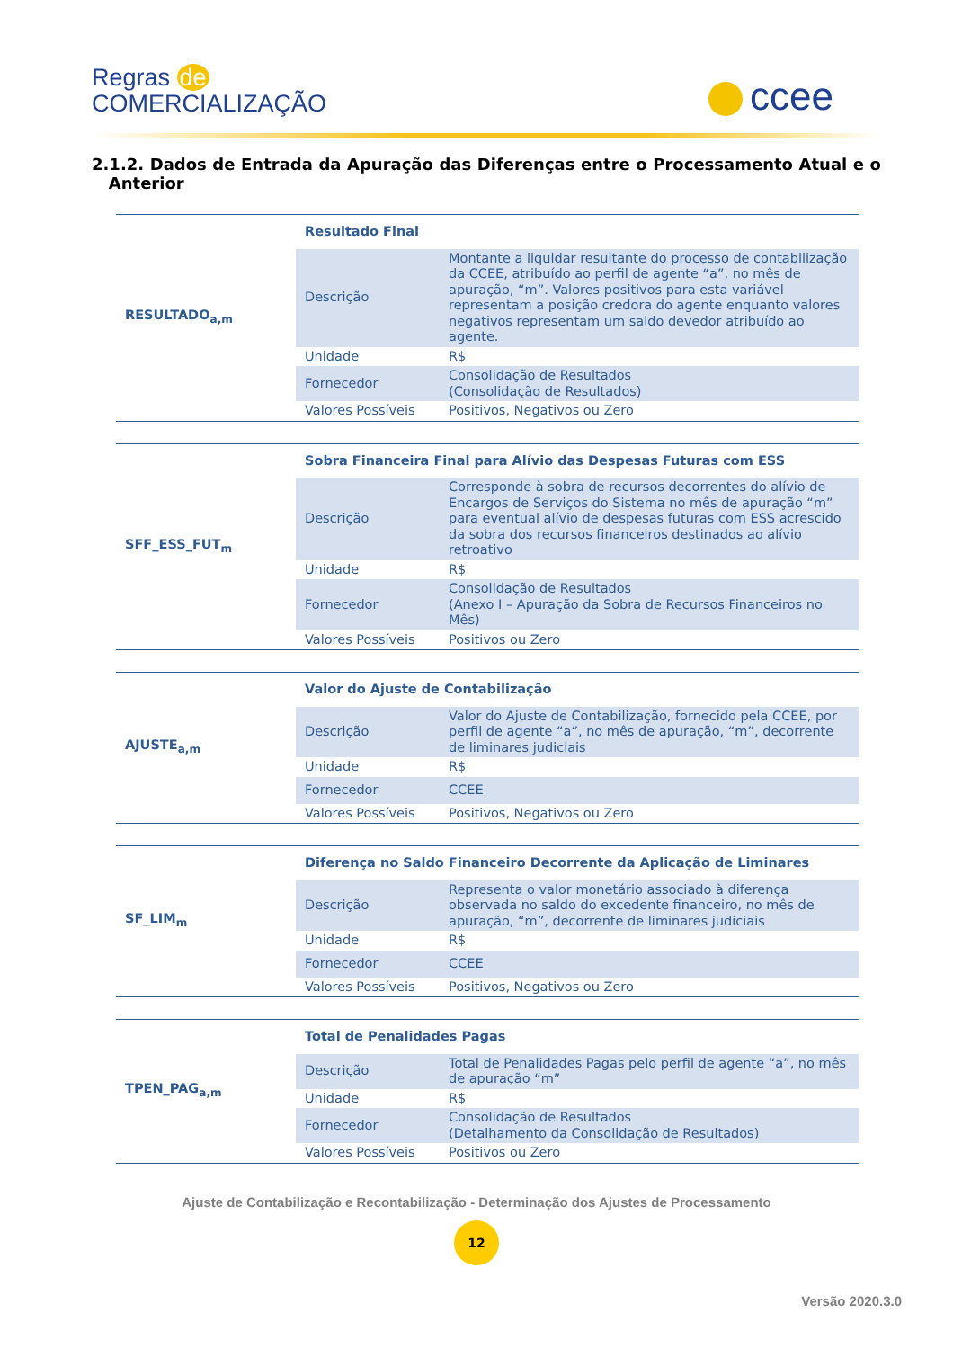Regras de
COMERCIALIZAÇÃO
ccee
2.1.2. Dados de Entrada da Apuração das Diferenças entre o Processamento Atual e o Anterior
| RESULTADO<sub>a,m</sub> | Resultado Final | |
| | Descrição | Montante a liquidar resultante do processo de contabilização da CCEE, atribuído ao perfil de agente “a”, no mês de apuração, “m”. Valores positivos para esta variável representam a posição credora do agente enquanto valores negativos representam um saldo devedor atribuído ao agente. |
| | Unidade | R$ |
| | Fornecedor | Consolidação de Resultados (Consolidação de Resultados) |
| | Valores Possíveis | Positivos, Negativos ou Zero |
| SFF_ESS_FUT<sub>m</sub> | Sobra Financeira Final para Alívio das Despesas Futuras com ESS | |
| | Descrição | Corresponde à sobra de recursos decorrentes do alívio de Encargos de Serviços do Sistema no mês de apuração “m” para eventual alívio de despesas futuras com ESS acrescido da sobra dos recursos financeiros destinados ao alívio retroativo |
| | Unidade | R$ |
| | Fornecedor | Consolidação de Resultados (Anexo I – Apuração da Sobra de Recursos Financeiros no Mês) |
| | Valores Possíveis | Positivos ou Zero |
| AJUSTE<sub>a,m</sub> | Valor do Ajuste de Contabilização | |
| | Descrição | Valor do Ajuste de Contabilização, fornecido pela CCEE, por perfil de agente “a”, no mês de apuração, “m”, decorrente de liminares judiciais |
| | Unidade | R$ |
| | Fornecedor | CCEE |
| | Valores Possíveis | Positivos, Negativos ou Zero |
| SF_LIM<sub>m</sub> | Diferença no Saldo Financeiro Decorrente da Aplicação de Liminares | |
| | Descrição | Representa o valor monetário associado à diferença observada no saldo do excedente financeiro, no mês de apuração, “m”, decorrente de liminares judiciais |
| | Unidade | R$ |
| | Fornecedor | CCEE |
| | Valores Possíveis | Positivos, Negativos ou Zero |
| TPEN_PAG<sub>a,m</sub> | Total de Penalidades Pagas | |
| | Descrição | Total de Penalidades Pagas pelo perfil de agente “a”, no mês de apuração “m” |
| | Unidade | R$ |
| | Fornecedor | Consolidação de Resultados (Detalhamento da Consolidação de Resultados) |
| | Valores Possíveis | Positivos ou Zero |
Ajuste de Contabilização e Recontabilização - Determinação dos Ajustes de Processamento
12
Versão 2020.3.0